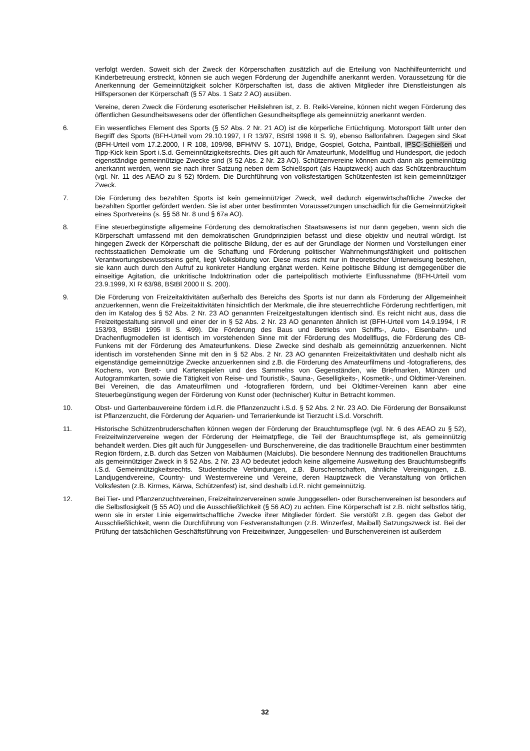verfolgt werden. Soweit sich der Zweck der Körperschaften zusätzlich auf die Erteilung von Nachhilfeunterricht und Kinderbetreuung erstreckt, können sie auch wegen Förderung der Jugendhilfe anerkannt werden. Voraussetzung für die Anerkennung der Gemeinnützigkeit solcher Körperschaften ist, dass die aktiven Mitglieder ihre Dienstleistungen als Hilfspersonen der Körperschaft (§ 57 Abs. 1 Satz 2 AO) ausüben.
Vereine, deren Zweck die Förderung esoterischer Heilslehren ist, z. B. Reiki-Vereine, können nicht wegen Förderung des öffentlichen Gesundheitswesens oder der öffentlichen Gesundheitspflege als gemeinnützig anerkannt werden.
6. Ein wesentliches Element des Sports (§ 52 Abs. 2 Nr. 21 AO) ist die körperliche Ertüchtigung. Motorsport fällt unter den Begriff des Sports (BFH-Urteil vom 29.10.1997, I R 13/97, BStBl 1998 II S. 9), ebenso Ballonfahren. Dagegen sind Skat (BFH-Urteil vom 17.2.2000, I R 108, 109/98, BFH/NV S. 1071), Bridge, Gospiel, Gotcha, Paintball, IPSC-Schießen und Tipp-Kick kein Sport i.S.d. Gemeinnützigkeitsrechts. Dies gilt auch für Amateurfunk, Modellflug und Hundesport, die jedoch eigenständige gemeinnützige Zwecke sind (§ 52 Abs. 2 Nr. 23 AO). Schützenvereine können auch dann als gemeinnützig anerkannt werden, wenn sie nach ihrer Satzung neben dem Schießsport (als Hauptzweck) auch das Schützenbrauchtum (vgl. Nr. 11 des AEAO zu § 52) fördern. Die Durchführung von volksfestartigen Schützenfesten ist kein gemeinnütziger Zweck.
7. Die Förderung des bezahlten Sports ist kein gemeinnütziger Zweck, weil dadurch eigenwirtschaftliche Zwecke der bezahlten Sportler gefördert werden. Sie ist aber unter bestimmten Voraussetzungen unschädlich für die Gemeinnützigkeit eines Sportvereins (s. §§ 58 Nr. 8 und § 67a AO).
8. Eine steuerbegünstigte allgemeine Förderung des demokratischen Staatswesens ist nur dann gegeben, wenn sich die Körperschaft umfassend mit den demokratischen Grundprinzipien befasst und diese objektiv und neutral würdigt. Ist hingegen Zweck der Körperschaft die politische Bildung, der es auf der Grundlage der Normen und Vorstellungen einer rechtsstaatlichen Demokratie um die Schaffung und Förderung politischer Wahrnehmungsfähigkeit und politischen Verantwortungsbewusstseins geht, liegt Volksbildung vor. Diese muss nicht nur in theoretischer Unterweisung bestehen, sie kann auch durch den Aufruf zu konkreter Handlung ergänzt werden. Keine politische Bildung ist demgegenüber die einseitige Agitation, die unkritische Indoktrination oder die parteipolitisch motivierte Einflussnahme (BFH-Urteil vom 23.9.1999, XI R 63/98, BStBl 2000 II S. 200).
9. Die Förderung von Freizeitaktivitäten außerhalb des Bereichs des Sports ist nur dann als Förderung der Allgemeinheit anzuerkennen, wenn die Freizeitaktivitäten hinsichtlich der Merkmale, die ihre steuerrechtliche Förderung rechtfertigen, mit den im Katalog des § 52 Abs. 2 Nr. 23 AO genannten Freizeitgestaltungen identisch sind. Es reicht nicht aus, dass die Freizeitgestaltung sinnvoll und einer der in § 52 Abs. 2 Nr. 23 AO genannten ähnlich ist (BFH-Urteil vom 14.9.1994, I R 153/93, BStBl 1995 II S. 499). Die Förderung des Baus und Betriebs von Schiffs-, Auto-, Eisenbahn- und Drachenflugmodellen ist identisch im vorstehenden Sinne mit der Förderung des Modellflugs, die Förderung des CB-Funkens mit der Förderung des Amateurfunkens. Diese Zwecke sind deshalb als gemeinnützig anzuerkennen. Nicht identisch im vorstehenden Sinne mit den in § 52 Abs. 2 Nr. 23 AO genannten Freizeitaktivitäten und deshalb nicht als eigenständige gemeinnützige Zwecke anzuerkennen sind z.B. die Förderung des Amateurfilmens und -fotografierens, des Kochens, von Brett- und Kartenspielen und des Sammelns von Gegenständen, wie Briefmarken, Münzen und Autogrammkarten, sowie die Tätigkeit von Reise- und Touristik-, Sauna-, Geselligkeits-, Kosmetik-, und Oldtimer-Vereinen. Bei Vereinen, die das Amateurfilmen und -fotografieren fördern, und bei Oldtimer-Vereinen kann aber eine Steuerbegünstigung wegen der Förderung von Kunst oder (technischer) Kultur in Betracht kommen.
10. Obst- und Gartenbauvereine fördern i.d.R. die Pflanzenzucht i.S.d. § 52 Abs. 2 Nr. 23 AO. Die Förderung der Bonsaikunst ist Pflanzenzucht, die Förderung der Aquarien- und Terrarienkunde ist Tierzucht i.S.d. Vorschrift.
11. Historische Schützenbruderschaften können wegen der Förderung der Brauchtumspflege (vgl. Nr. 6 des AEAO zu § 52), Freizeitwinzervereine wegen der Förderung der Heimatpflege, die Teil der Brauchtumspflege ist, als gemeinnützig behandelt werden. Dies gilt auch für Junggesellen- und Burschenvereine, die das traditionelle Brauchtum einer bestimmten Region fördern, z.B. durch das Setzen von Maibäumen (Maiclubs). Die besondere Nennung des traditionellen Brauchtums als gemeinnütziger Zweck in § 52 Abs. 2 Nr. 23 AO bedeutet jedoch keine allgemeine Ausweitung des Brauchtumsbegriffs i.S.d. Gemeinnützigkeitsrechts. Studentische Verbindungen, z.B. Burschenschaften, ähnliche Vereinigungen, z.B. Landjugendvereine, Country- und Westernvereine und Vereine, deren Hauptzweck die Veranstaltung von örtlichen Volksfesten (z.B. Kirmes, Kärwa, Schützenfest) ist, sind deshalb i.d.R. nicht gemeinnützig.
12. Bei Tier- und Pflanzenzuchtvereinen, Freizeitwinzervereinen sowie Junggesellen- oder Burschenvereinen ist besonders auf die Selbstlosigkeit (§ 55 AO) und die Ausschließlichkeit (§ 56 AO) zu achten. Eine Körperschaft ist z.B. nicht selbstlos tätig, wenn sie in erster Linie eigenwirtschaftliche Zwecke ihrer Mitglieder fördert. Sie verstößt z.B. gegen das Gebot der Ausschließlichkeit, wenn die Durchführung von Festveranstaltungen (z.B. Winzerfest, Maiball) Satzungszweck ist. Bei der Prüfung der tatsächlichen Geschäftsführung von Freizeitwinzer, Junggesellen- und Burschenvereinen ist außerdem
32